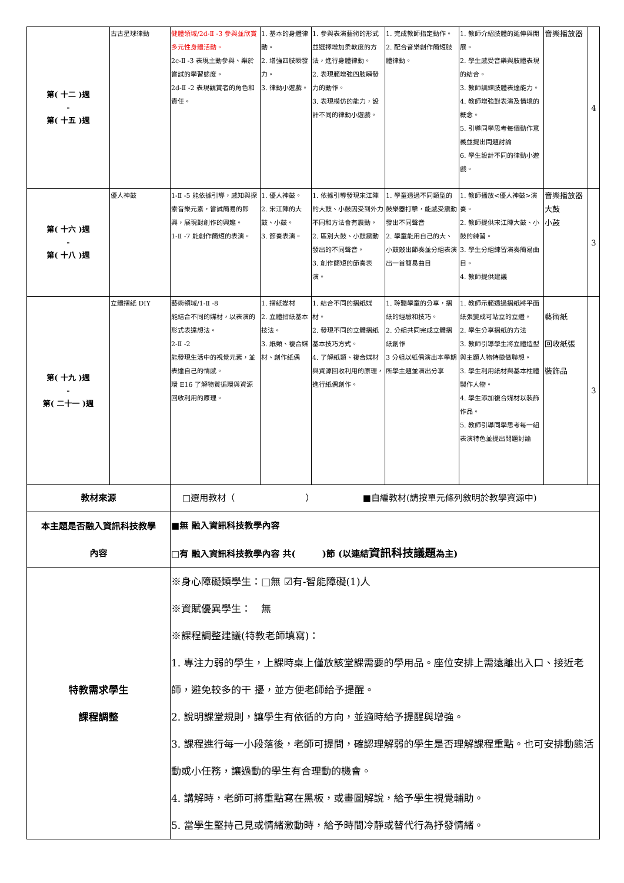| 第( 十二 )週 - 第( 十五 )週 | 古古星球律動 | 健體領域/2d-Ⅱ -3 參與並欣賞多元性身體活動。 2c-Ⅱ -3 表現主動參與、樂於嘗試的學習態度。 2d-Ⅱ -2 表現觀賞者的角色和責任。 | 1. 基本的身體律動。 2. 增強四肢瞬發力。 3. 律動小遊戲。 | 1. 參與表演藝術的形式並選擇增加柔軟度的方法，進行身體律動。 2. 表現範增強四肢瞬發力的動作。 3. 表現模仿的能力，設計不同的律動小遊戲。 | 1. 完成教師指定動作。 2. 配合音樂創作簡短肢體律動。 | 1. 教師介紹肢體的延伸與開展。 2. 學生感受音樂與肢體表現的結合。 3. 教師訓練肢體表達能力。 4. 教師增強對表演及情境的概念。 5. 引導同學思考每個動作意義並提出問題討論 6. 學生設計不同的律動小遊戲。 | 音樂播放器 | 4 |
| 第( 十六 )週 - 第( 十八 )週 | 優人神鼓 | 1-Ⅱ -5 能依據引導，感知與探索音樂元素，嘗試簡易的即興，展現對創作的興趣。 1-Ⅱ -7 能創作簡短的表演。 | 1. 優人神鼓。 2. 宋江陣的大鼓、小鼓。 3. 節奏表演。 | 1. 依據引導發現宋江陣的大鼓、小鼓因受到外力不同和方法會有震動。 2. 區別大鼓、小鼓震動發出的不同聲音。 3. 創作簡短的節奏表演。 | 1. 學童透過不同類型的鼓樂器打擊，能感受震動發出不同聲音 2. 學童能用自己的大、小鼓敲出節奏並分組表演出一首簡易曲目 | 1. 教師播放<優人神鼓>演奏。 2. 教師提供宋江陣大鼓、小鼓的練習。 3. 學生分組練習演奏簡易曲目。 4. 教師提供建議 | 音樂播放器 大鼓 小鼓 | 3 |
| 第( 十九 )週 - 第( 二十一 )週 | 立體摺紙 DIY | 藝術領域/1-Ⅱ -8 能結合不同的媒材，以表演的形式表達想法。 2-Ⅱ -2 能發現生活中的視覺元素，並表達自己的情感。 環 E16 了解物質循環與資源回收利用的原理。 | 1. 摺紙媒材 2. 立體摺紙基本技法。 3. 紙類、複合媒材、創作紙偶 | 1. 結合不同的摺紙媒材。 2. 發現不同的立體摺紙基本技巧方式。 4. 了解紙類、複合媒材與資源回收利用的原理，進行紙偶創作。 | 1. 聆聽學童的分享，摺紙的經驗和技巧。 2. 分組共同完成立體摺紙創作 3 分組以紙偶演出本學期所學主題並演出分享 | 1. 教師示範透過摺紙將平面紙張變成可站立的立體。 2. 學生分享摺紙的方法 3. 教師引導學生將立體造型與主題人物特徵做聯想。 3. 學生利用紙材與基本柱體製作人物。 4. 學生添加複合媒材以裝飾作品。 5. 教師引導同學思考每一組表演特色並提出問題討論 | 藝術紙 回收紙張 裝飾品 | 3 |
| 教材來源 | | □選用教材（ ） ■自編教材(請按單元條列敘明於教學資源中) | | | | | | |
| 本主題是否融入資訊科技教學 內容 | | ■無 融入資訊科技教學內容 □有 融入資訊科技教學內容 共( )節 (以連結 資訊科技議題 為主) | | | | | | |
| 特教需求學生 課程調整 | | ※身心障礙類學生：□無 ☑有-智能障礙(1)人 ※資賦優異學生： 無 ※課程調整建議(特教老師填寫)： 1. 專注力弱的學生，上課時桌上僅放該堂課需要的學用品。座位安排上需遠離出入口、接近老師，避免較多的干 擾，並方便老師給予提醒。 2. 說明課堂規則，讓學生有依循的方向，並適時給予提醒與增強。 3. 課程進行每一小段落後，老師可提問，確認理解弱的學生是否理解課程重點。也可安排動態活動或小任務，讓過動的學生有合理動的機會。 4. 講解時，老師可將重點寫在黑板，或畫圖解說，給予學生視覺輔助。 5. 當學生堅持己見或情緒激動時，給予時間冷靜或替代行為抒發情緒。 | | | | | | |